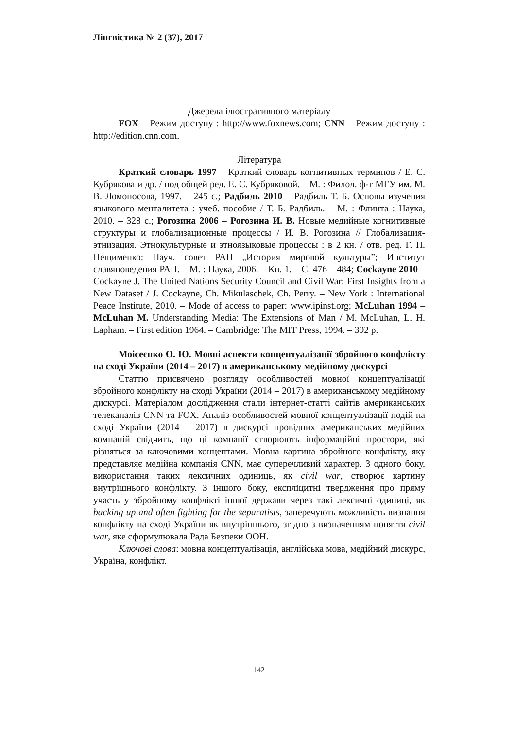Лінгвістика № 2 (37), 2017
Джерела ілюстративного матеріалу
FOX – Режим доступу : http://www.foxnews.com; CNN – Режим доступу : http://edition.cnn.com.
Література
Краткий словарь 1997 – Краткий словарь когнитивных терминов / Е. С. Кубрякова и др. / под общей ред. Е. С. Кубряковой. – М. : Филол. ф-т МГУ им. М. В. Ломоносова, 1997. – 245 с.; Радбиль 2010 – Радбиль Т. Б. Основы изучения языкового менталитета : учеб. пособие / Т. Б. Радбиль. – М. : Флинта : Наука, 2010. – 328 с.; Рогозина 2006 – Рогозина И. В. Новые медийные когнитивные структуры и глобализационные процессы / И. В. Рогозина // Глобализация-этнизация. Этнокультурные и этноязыковые процессы : в 2 кн. / отв. ред. Г. П. Нещименко; Науч. совет РАН „История мировой культуры”; Институт славяноведения РАН. – М. : Наука, 2006. – Кн. 1. – С. 476 – 484; Cockayne 2010 – Cockayne J. The United Nations Security Council and Civil War: First Insights from a New Dataset / J. Cockayne, Ch. Mikulaschek, Ch. Perry. – New York : International Peace Institute, 2010. – Mode of access to paper: www.ipinst.org; McLuhan 1994 – McLuhan M. Understanding Media: The Extensions of Man / M. McLuhan, L. H. Lapham. – First edition 1964. – Cambridge: The MIT Press, 1994. – 392 p.
Моісеєнко О. Ю. Мовні аспекти концептуалізації збройного конфлікту на сході України (2014 – 2017) в американському медійному дискурсі
Статтю присвячено розгляду особливостей мовної концептуалізації збройного конфлікту на сході України (2014 – 2017) в американському медійному дискурсі. Матеріалом дослідження стали інтернет-статті сайтів американських телеканалів CNN та FOX. Аналіз особливостей мовної концептуалізації подій на сході України (2014 – 2017) в дискурсі провідних американських медійних компаній свідчить, що ці компанії створюють інформаційні простори, які різняться за ключовими концептами. Мовна картина збройного конфлікту, яку представляє медійна компанія CNN, має суперечливий характер. З одного боку, використання таких лексичних одиниць, як civil war, створює картину внутрішнього конфлікту. З іншого боку, експліцитні твердження про пряму участь у збройному конфлікті іншої держави через такі лексичні одиниці, як backing up and often fighting for the separatists, заперечують можливість визнання конфлікту на сході України як внутрішнього, згідно з визначенням поняття civil war, яке сформулювала Рада Безпеки ООН.
Ключові слова: мовна концептуалізація, англійська мова, медійний дискурс, Україна, конфлікт.
142